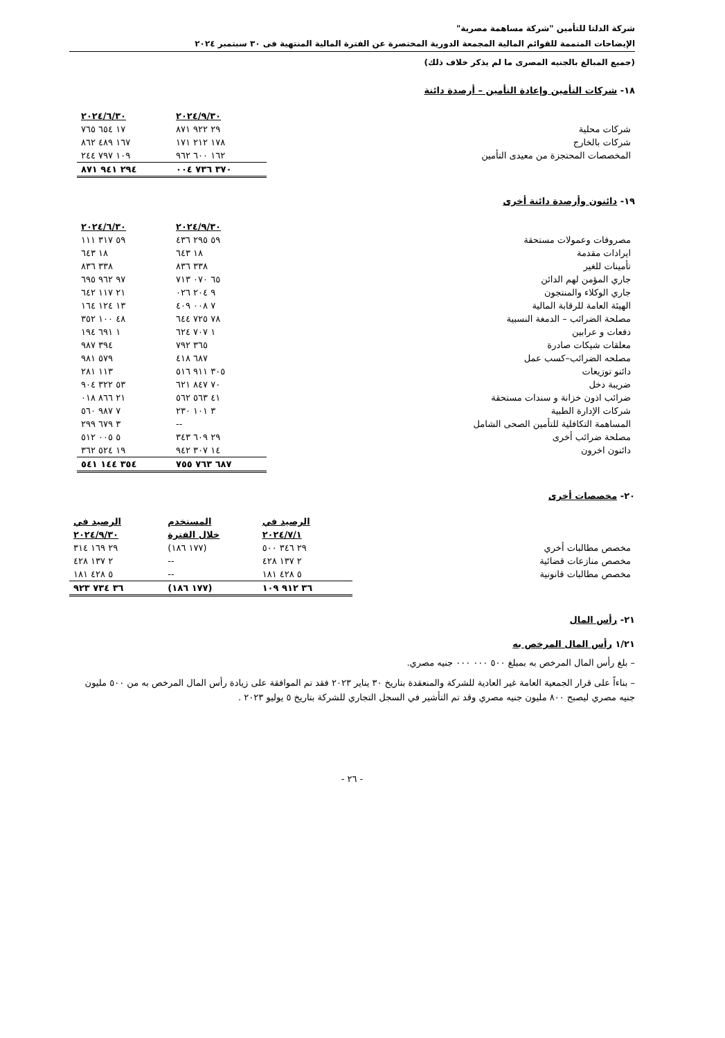شركة الدلتا للتأمين "شركة مساهمة مصرية"
الإيضاحات المتممة للقوائم المالية المجمعة الدورية المختصرة عن الفترة المالية المنتهية فى ٣٠ سبتمبر ٢٠٢٤
(جميع المبالغ بالجنيه المصرى ما لم يذكر خلاف ذلك)
١٨- شركات التأمين وإعادة التأمين – أرصدة دائنة
| | ٢٠٢٤/٩/٣٠ | ٢٠٢٤/٦/٣٠ |
| شركات محلية | ٢٩ ٩٢٢ ٨٧١ | ١٧ ٦٥٤ ٧٦٥ |
| شركات بالخارج | ١٧٨ ٢١٢ ١٧١ | ١٦٧ ٤٨٩ ٨٦٢ |
| المخصصات المحتجزة من معيدى التأمين | ١٦٢ ٦٠٠ ٩٦٢ | ١٠٩ ٧٩٧ ٢٤٤ |
| | ٣٧٠ ٧٣٦ ٠٠٤ | ٢٩٤ ٩٤١ ٨٧١ |
١٩- دائنون وأرصدة دائنة أخرى
| | ٢٠٢٤/٩/٣٠ | ٢٠٢٤/٦/٣٠ |
| مصروفات وعمولات مستحقة | ٥٩ ٢٩٥ ٤٣٦ | ٥٩ ٣١٧ ١١١ |
| ايرادات مقدمة | ١٨ ٦٤٣ | ١٨ ٦٤٣ |
| تأمينات للغير | ٣٣٨ ٨٣٦ | ٣٣٨ ٨٣٦ |
| جاري المؤمن لهم الدائن | ٦٥ ٠٧٠ ٧١٣ | ٩٧ ٩٦٢ ٦٩٥ |
| جاري الوكلاء والمنتجون | ٩ ٢٠٤ ٠٢٦ | ٢١ ١١٧ ٦٤٢ |
| الهيئة العامة للرقابة المالية | ٧ ٠٠٨ ٤٠٩ | ١٣ ١٢٤ ١٦٤ |
| مصلحة الضرائب – الدمغة النسبية | ٧٨ ٧٢٥ ٦٤٤ | ٤٨ ١٠٠ ٣٥٢ |
| دفعات و عرابين | ١ ٧٠٧ ٦٢٤ | ١ ٦٩١ ١٩٤ |
| معلقات شيكات صادرة | ٣٦٥ ٧٩٢ | ٣٩٤ ٩٨٧ |
| مصلحه الضرائب–كسب عمل | ٦٨٧ ٤١٨ | ٥٧٩ ٩٨١ |
| دائنو توزيعات | ٣٠٥ ٩١١ ٥١٦ | ١١٣ ٢٨١ |
| ضريبة دخل | ٧٠ ٨٤٧ ٦٢١ | ٥٣ ٣٢٢ ٩٠٤ |
| ضرائب اذون خزانة و سندات مستحقة | ٤١ ٥٦٣ ٥٦٢ | ٢١ ٨٦٦ ٠١٨ |
| شركات الإدارة الطبية | ٣ ١٠١ ٢٣٠ | ٧ ٩٨٧ ٥٦٠ |
| المساهمة التكافلية للتأمين الصحى الشامل | -- | ٣ ٦٧٩ ٢٩٩ |
| مصلحة ضرائب أخرى | ٢٩ ٦٠٩ ٣٤٣ | ٥ ٠٠٥ ٥١٢ |
| دائنون اخرون | ١٤ ٣٠٧ ٩٤٢ | ١٩ ٥٢٤ ٣٦٢ |
| | ٦٨٧ ٧٦٣ ٧٥٥ | ٣٥٤ ١٤٤ ٥٤١ |
٢٠- مخصصات أخرى
| | الرصيد في | المستخدم | الرصيد في |
| | ٢٠٢٤/٧/١ | خلال الفترة | ٢٠٢٤/٩/٣٠ |
| مخصص مطالبات أخري | ٢٩ ٣٤٦ ٥٠٠ | (١٧٧ ١٨٦) | ٢٩ ١٦٩ ٣١٤ |
| مخصص منازعات قضائية | ٢ ١٣٧ ٤٢٨ | -- | ٢ ١٣٧ ٤٢٨ |
| مخصص مطالبات قانونية | ٥ ٤٢٨ ١٨١ | -- | ٥ ٤٢٨ ١٨١ |
| | ٣٦ ٩١٢ ١٠٩ | (١٧٧ ١٨٦) | ٣٦ ٧٣٤ ٩٢٣ |
٢١- رأس المال
١/٢١ رأس المال المرخص به
– بلغ رأس المال المرخص به بمبلغ ٥٠٠ ٠٠٠ ٠٠٠ جنيه مصري.
– بناءاً على قرار الجمعية العامة غير العادية للشركة والمنعقدة بتاريخ ٣٠ يناير ٢٠٢٣ فقد تم الموافقة على زيادة رأس المال المرخص به من ٥٠٠ مليون جنيه مصري ليصبح ٨٠٠ مليون جنيه مصري وقد تم التأشير في السجل التجاري للشركة بتاريخ ٥ يوليو ٢٠٢٣ .
- ٢٦ -